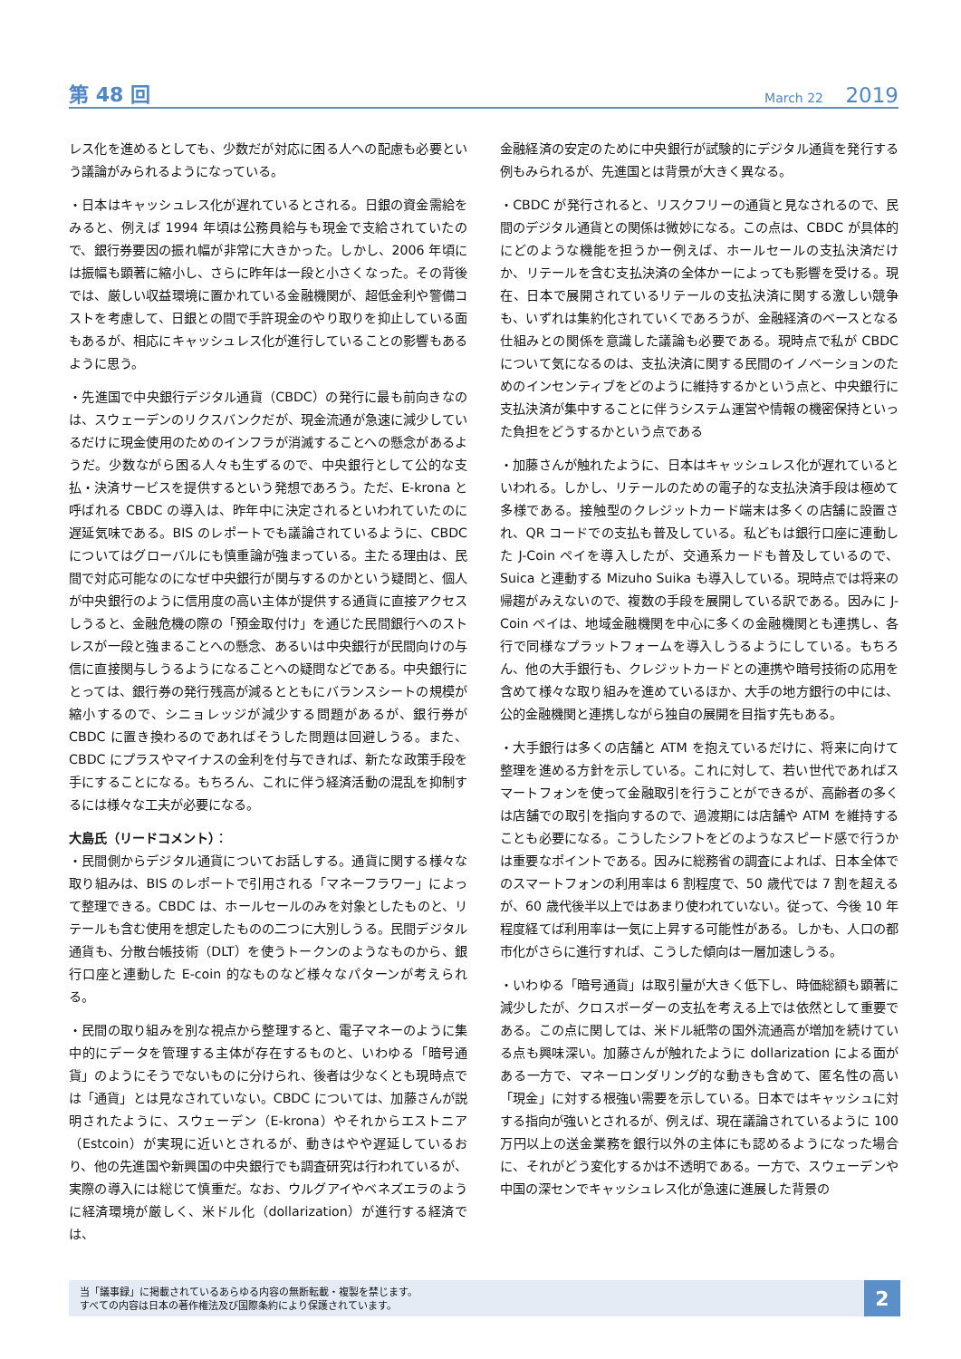第 48 回
March 22 2019
レス化を進めるとしても、少数だが対応に困る人への配慮も必要という議論がみられるようになっている。
・日本はキャッシュレス化が遅れているとされる。日銀の資金需給をみると、例えば 1994 年頃は公務員給与も現金で支給されていたので、銀行券要因の振れ幅が非常に大きかった。しかし、2006 年頃には振幅も顕著に縮小し、さらに昨年は一段と小さくなった。その背後では、厳しい収益環境に置かれている金融機関が、超低金利や警備コストを考慮して、日銀との間で手許現金のやり取りを抑止している面もあるが、相応にキャッシュレス化が進行していることの影響もあるように思う。
・先進国で中央銀行デジタル通貨（CBDC）の発行に最も前向きなのは、スウェーデンのリクスバンクだが、現金流通が急速に減少しているだけに現金使用のためのインフラが消滅することへの懸念があるようだ。少数ながら困る人々も生ずるので、中央銀行として公的な支払・決済サービスを提供するという発想であろう。ただ、E-krona と呼ばれる CBDC の導入は、昨年中に決定されるといわれていたのに遅延気味である。BIS のレポートでも議論されているように、CBDC についてはグローバルにも慎重論が強まっている。主たる理由は、民間で対応可能なのになぜ中央銀行が関与するのかという疑問と、個人が中央銀行のように信用度の高い主体が提供する通貨に直接アクセスしうると、金融危機の際の「預金取付け」を通じた民間銀行へのストレスが一段と強まることへの懸念、あるいは中央銀行が民間向けの与信に直接関与しうるようになることへの疑問などである。中央銀行にとっては、銀行券の発行残高が減るとともにバランスシートの規模が縮小するので、シニョレッジが減少する問題があるが、銀行券が CBDC に置き換わるのであればそうした問題は回避しうる。また、CBDC にプラスやマイナスの金利を付与できれば、新たな政策手段を手にすることになる。もちろん、これに伴う経済活動の混乱を抑制するには様々な工夫が必要になる。
大島氏（リードコメント）：
・民間側からデジタル通貨についてお話しする。通貨に関する様々な取り組みは、BIS のレポートで引用される「マネーフラワー」によって整理できる。CBDC は、ホールセールのみを対象としたものと、リテールも含む使用を想定したものの二つに大別しうる。民間デジタル通貨も、分散台帳技術（DLT）を使うトークンのようなものから、銀行口座と連動した E-coin 的なものなど様々なパターンが考えられる。
・民間の取り組みを別な視点から整理すると、電子マネーのように集中的にデータを管理する主体が存在するものと、いわゆる「暗号通貨」のようにそうでないものに分けられ、後者は少なくとも現時点では「通貨」とは見なされていない。CBDC については、加藤さんが説明されたように、スウェーデン（E-krona）やそれからエストニア（Estcoin）が実現に近いとされるが、動きはやや遅延しているおり、他の先進国や新興国の中央銀行でも調査研究は行われているが、実際の導入には総じて慎重だ。なお、ウルグアイやベネズエラのように経済環境が厳しく、米ドル化（dollarization）が進行する経済では、
金融経済の安定のために中央銀行が試験的にデジタル通貨を発行する例もみられるが、先進国とは背景が大きく異なる。
・CBDC が発行されると、リスクフリーの通貨と見なされるので、民間のデジタル通貨との関係は微妙になる。この点は、CBDC が具体的にどのような機能を担うかー例えば、ホールセールの支払決済だけか、リテールを含む支払決済の全体かーによっても影響を受ける。現在、日本で展開されているリテールの支払決済に関する激しい競争も、いずれは集約化されていくであろうが、金融経済のベースとなる仕組みとの関係を意識した議論も必要である。現時点で私が CBDC について気になるのは、支払決済に関する民間のイノベーションのためのインセンティブをどのように維持するかという点と、中央銀行に支払決済が集中することに伴うシステム運営や情報の機密保持といった負担をどうするかという点である
・加藤さんが触れたように、日本はキャッシュレス化が遅れているといわれる。しかし、リテールのための電子的な支払決済手段は極めて多様である。接触型のクレジットカード端末は多くの店舗に設置され、QR コードでの支払も普及している。私どもは銀行口座に連動した J-Coin ペイを導入したが、交通系カードも普及しているので、Suica と連動する Mizuho Suika も導入している。現時点では将来の帰趨がみえないので、複数の手段を展開している訳である。因みに J-Coin ペイは、地域金融機関を中心に多くの金融機関とも連携し、各行で同様なプラットフォームを導入しうるようにしている。もちろん、他の大手銀行も、クレジットカードとの連携や暗号技術の応用を含めて様々な取り組みを進めているほか、大手の地方銀行の中には、公的金融機関と連携しながら独自の展開を目指す先もある。
・大手銀行は多くの店舗と ATM を抱えているだけに、将来に向けて整理を進める方針を示している。これに対して、若い世代であればスマートフォンを使って金融取引を行うことができるが、高齢者の多くは店舗での取引を指向するので、過渡期には店舗や ATM を維持することも必要になる。こうしたシフトをどのようなスピード感で行うかは重要なポイントである。因みに総務省の調査によれば、日本全体でのスマートフォンの利用率は 6 割程度で、50 歳代では 7 割を超えるが、60 歳代後半以上ではあまり使われていない。従って、今後 10 年程度経てば利用率は一気に上昇する可能性がある。しかも、人口の都市化がさらに進行すれば、こうした傾向は一層加速しうる。
・いわゆる「暗号通貨」は取引量が大きく低下し、時価総額も顕著に減少したが、クロスボーダーの支払を考える上では依然として重要である。この点に関しては、米ドル紙幣の国外流通高が増加を続けている点も興味深い。加藤さんが触れたように dollarization による面がある一方で、マネーロンダリング的な動きも含めて、匿名性の高い「現金」に対する根強い需要を示している。日本ではキャッシュに対する指向が強いとされるが、例えば、現在議論されているように 100 万円以上の送金業務を銀行以外の主体にも認めるようになった場合に、それがどう変化するかは不透明である。一方で、スウェーデンや中国の深センでキャッシュレス化が急速に進展した背景の
当「議事録」に掲載されているあらゆる内容の無断転載・複製を禁じます。
すべての内容は日本の著作権法及び国際条約により保護されています。
2